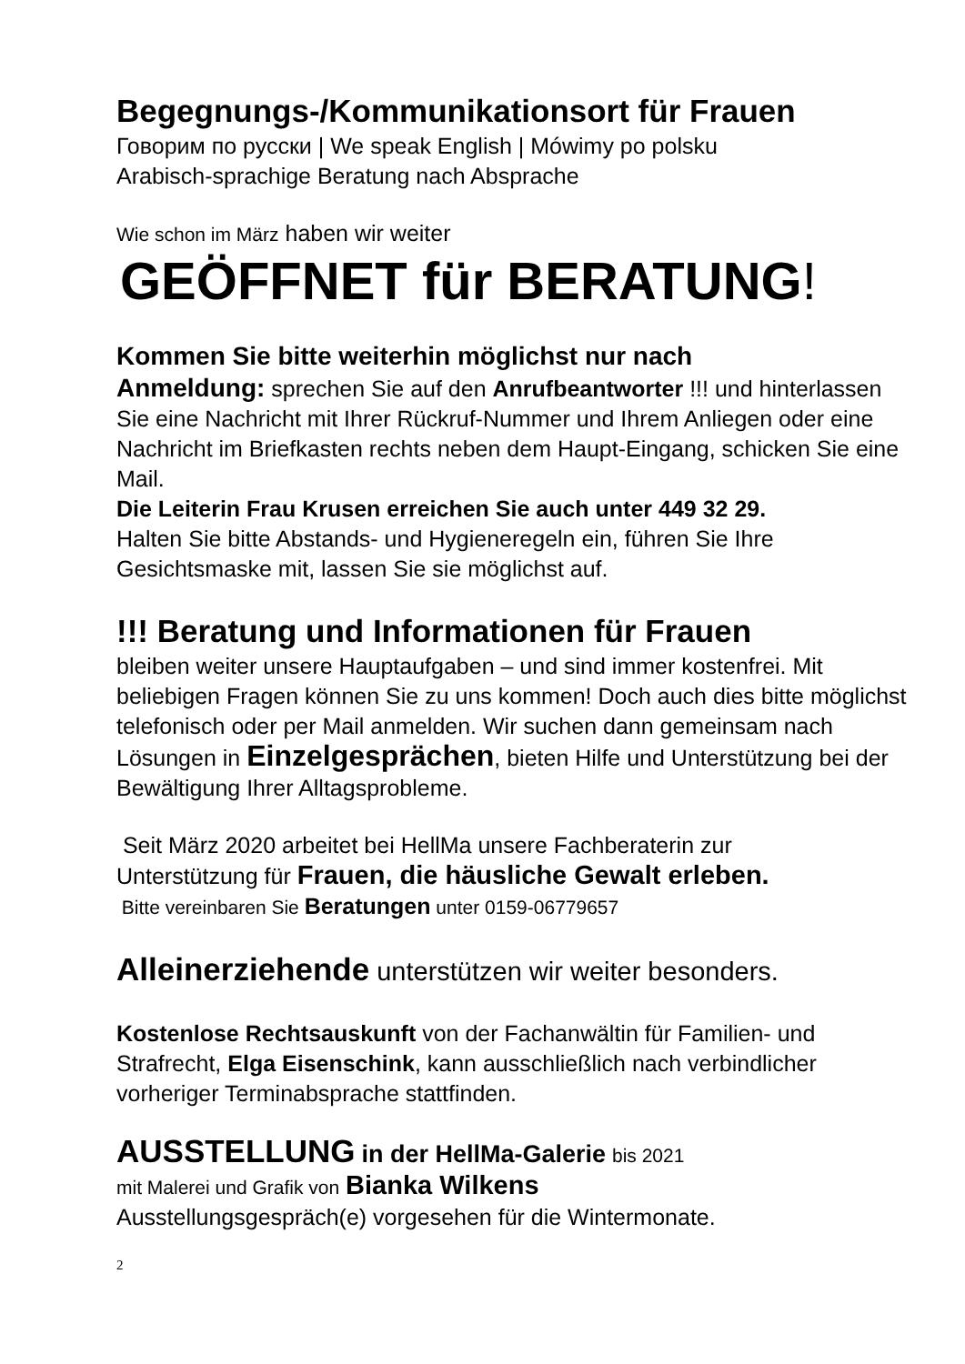Begegnungs-/Kommunikationsort für Frauen
Говорим по русски | We speak English | Mówimy po polsku
Arabisch-sprachige Beratung nach Absprache
Wie schon im März haben wir weiter
GEÖFFNET für BERATUNG!
Kommen Sie bitte weiterhin möglichst nur nach
Anmeldung: sprechen Sie auf den Anrufbeantworter !!! und hinterlassen Sie eine Nachricht mit Ihrer Rückruf-Nummer und Ihrem Anliegen oder eine Nachricht im Briefkasten rechts neben dem Haupt-Eingang, schicken Sie eine Mail.
Die Leiterin Frau Krusen erreichen Sie auch unter 449 32 29.
Halten Sie bitte Abstands- und Hygieneregeln ein, führen Sie Ihre Gesichtsmaske mit, lassen Sie sie möglichst auf.
!!! Beratung und Informationen für Frauen
bleiben weiter unsere Hauptaufgaben – und sind immer kostenfrei. Mit beliebigen Fragen können Sie zu uns kommen! Doch auch dies bitte möglichst telefonisch oder per Mail anmelden. Wir suchen dann gemeinsam nach Lösungen in Einzelgesprächen, bieten Hilfe und Unterstützung bei der Bewältigung Ihrer Alltagsprobleme.
Seit März 2020 arbeitet bei HellMa unsere Fachberaterin zur
Unterstützung für Frauen, die häusliche Gewalt erleben.
Bitte vereinbaren Sie Beratungen unter 0159-06779657
Alleinerziehende unterstützen wir weiter besonders.
Kostenlose Rechtsauskunft von der Fachanwältin für Familien- und Strafrecht, Elga Eisenschink, kann ausschließlich nach verbindlicher vorheriger Terminabsprache stattfinden.
AUSSTELLUNG in der HellMa-Galerie bis 2021
mit Malerei und Grafik von Bianka Wilkens
Ausstellungsgespräch(e) vorgesehen für die Wintermonate.
2